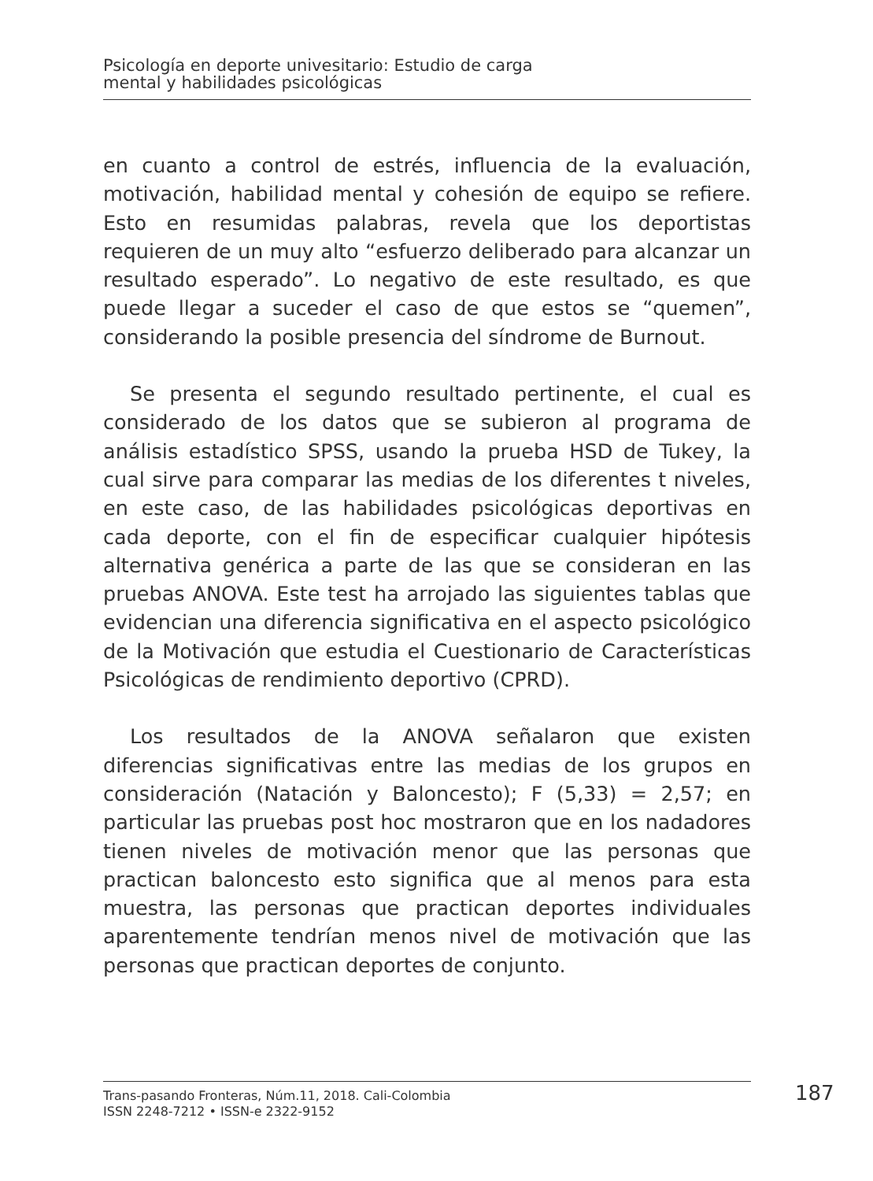Psicología en deporte univesitario: Estudio de carga
mental y habilidades psicológicas
en cuanto a control de estrés, influencia de la evaluación, motivación, habilidad mental y cohesión de equipo se refiere. Esto en resumidas palabras, revela que los deportistas requieren de un muy alto “esfuerzo deliberado para alcanzar un resultado esperado”. Lo negativo de este resultado, es que puede llegar a suceder el caso de que estos se “quemen”, considerando la posible presencia del síndrome de Burnout.
Se presenta el segundo resultado pertinente, el cual es considerado de los datos que se subieron al programa de análisis estadístico SPSS, usando la prueba HSD de Tukey, la cual sirve para comparar las medias de los diferentes t niveles, en este caso, de las habilidades psicológicas deportivas en cada deporte, con el fin de especificar cualquier hipótesis alternativa genérica a parte de las que se consideran en las pruebas ANOVA. Este test ha arrojado las siguientes tablas que evidencian una diferencia significativa en el aspecto psicológico de la Motivación que estudia el Cuestionario de Características Psicológicas de rendimiento deportivo (CPRD).
Los resultados de la ANOVA señalaron que existen diferencias significativas entre las medias de los grupos en consideración (Natación y Baloncesto); F (5,33) = 2,57; en particular las pruebas post hoc mostraron que en los nadadores tienen niveles de motivación menor que las personas que practican baloncesto esto significa que al menos para esta muestra, las personas que practican deportes individuales aparentemente tendrían menos nivel de motivación que las personas que practican deportes de conjunto.
Trans-pasando Fronteras, Núm.11, 2018. Cali-Colombia
ISSN 2248-7212 • ISSN-e 2322-9152
187